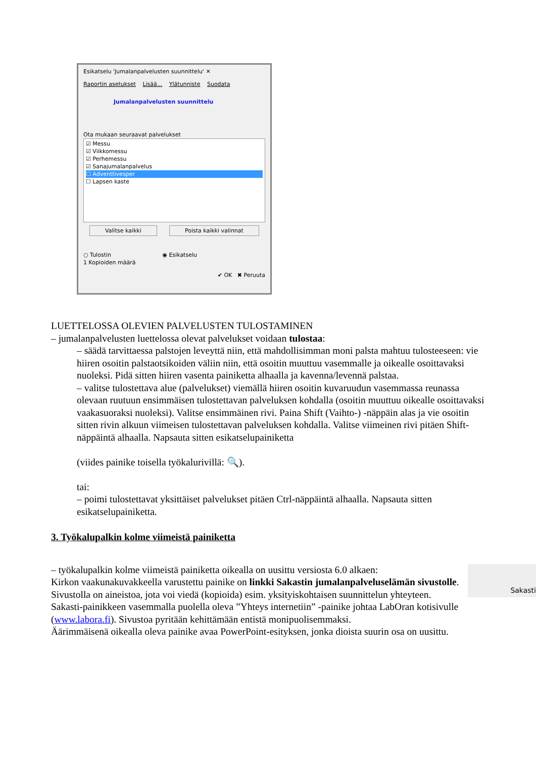Esikatselu 'Jumalanpalvelusten suunnittelu' ✕
Raportin asetukset Lisää... Ylätunniste Suodata
Jumalanpalvelusten suunnittelu
Ota mukaan seuraavat palvelukset
☑ Messu
☑ Viikkomessu
☑ Perhemessu
☑ Sanajumalanpalvelus
☐ Adventtivesper
☐ Lapsen kaste
Valitse kaikki Poista kaikki valinnat
○ Tulostin ◉ Esikatselu
1 Kopioiden määrä
✔ OK ✖ Peruuta
LUETTELOSSA OLEVIEN PALVELUSTEN TULOSTAMINEN
– jumalanpalvelusten luettelossa olevat palvelukset voidaan tulostaa:
– säädä tarvittaessa palstojen leveyttä niin, että mahdollisimman moni palsta mahtuu tulosteeseen: vie hiiren osoitin palstaotsikoiden väliin niin, että osoitin muuttuu vasemmalle ja oikealle osoittavaksi nuoleksi. Pidä sitten hiiren vasenta painiketta alhaalla ja kavenna/levennä palstaa.
– valitse tulostettava alue (palvelukset) viemällä hiiren osoitin kuvaruudun vasemmassa reunassa olevaan ruutuun ensimmäisen tulostettavan palveluksen kohdalla (osoitin muuttuu oikealle osoittavaksi vaakasuoraksi nuoleksi). Valitse ensimmäinen rivi. Paina Shift (Vaihto-) -näppäin alas ja vie osoitin sitten rivin alkuun viimeisen tulostettavan palveluksen kohdalla. Valitse viimeinen rivi pitäen Shift-näppäintä alhaalla. Napsauta sitten esikatselupainiketta
(viides painike toisella työkalurivillä: 🔍).
tai:
– poimi tulostettavat yksittäiset palvelukset pitäen Ctrl-näppäintä alhaalla. Napsauta sitten esikatselupainiketta.
3. Työkalupalkin kolme viimeistä painiketta
Sakasti
– työkalupalkin kolme viimeistä painiketta oikealla on uusittu versiosta 6.0 alkaen:
Kirkon vaakunakuvakkeella varustettu painike on linkki Sakastin jumalanpalveluselämän sivustolle. Sivustolla on aineistoa, jota voi viedä (kopioida) esim. yksityiskohtaisen suunnittelun yhteyteen.
Sakasti-painikkeen vasemmalla puolella oleva ”Yhteys internetiin” -painike johtaa LabOran kotisivulle (www.labora.fi). Sivustoa pyritään kehittämään entistä monipuolisemmaksi.
Äärimmäisenä oikealla oleva painike avaa PowerPoint-esityksen, jonka dioista suurin osa on uusittu.